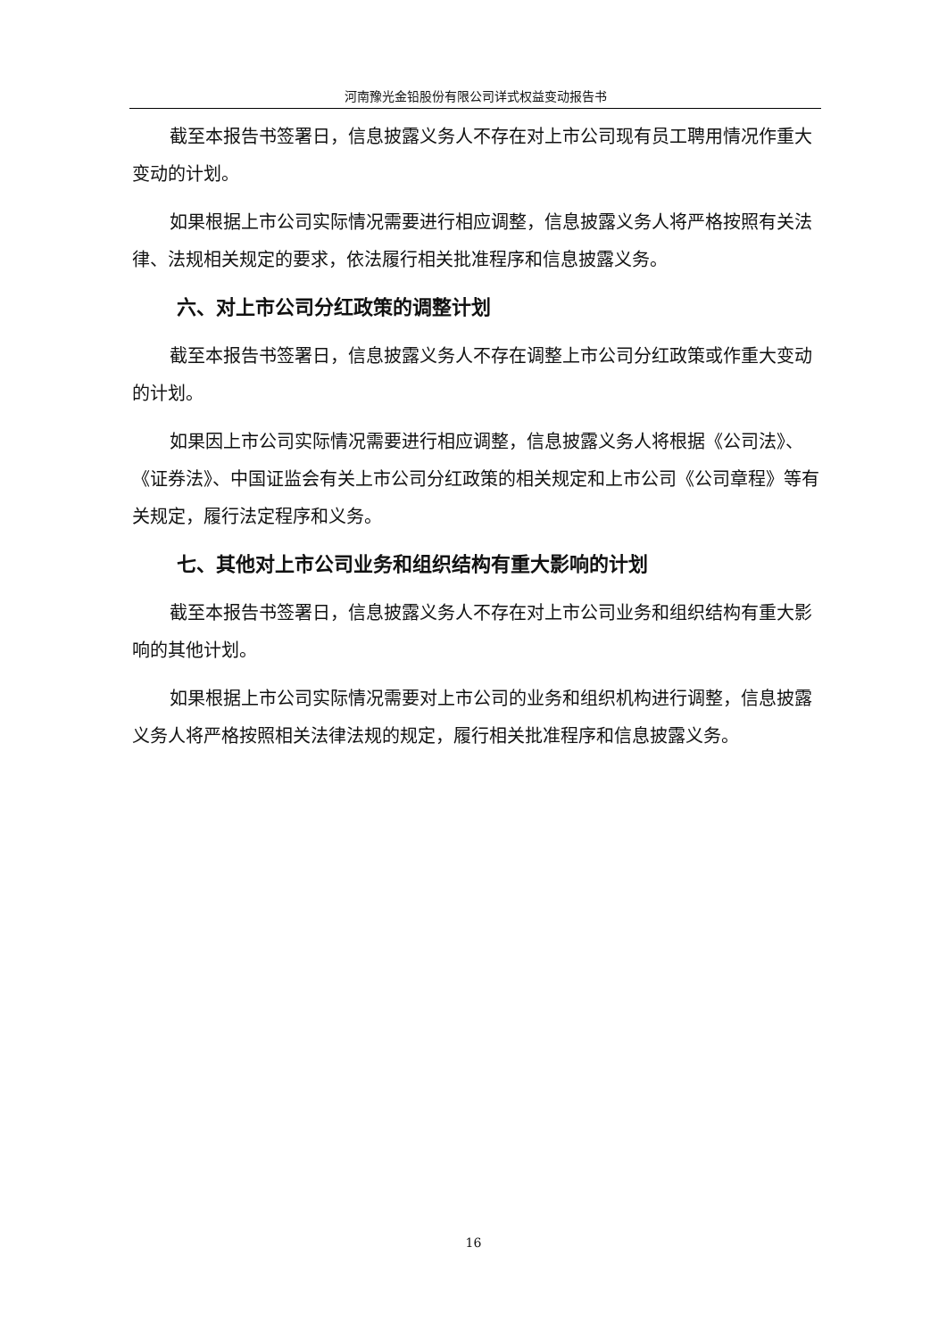河南豫光金铅股份有限公司详式权益变动报告书
截至本报告书签署日，信息披露义务人不存在对上市公司现有员工聘用情况作重大变动的计划。
如果根据上市公司实际情况需要进行相应调整，信息披露义务人将严格按照有关法律、法规相关规定的要求，依法履行相关批准程序和信息披露义务。
六、对上市公司分红政策的调整计划
截至本报告书签署日，信息披露义务人不存在调整上市公司分红政策或作重大变动的计划。
如果因上市公司实际情况需要进行相应调整，信息披露义务人将根据《公司法》、《证券法》、中国证监会有关上市公司分红政策的相关规定和上市公司《公司章程》等有关规定，履行法定程序和义务。
七、其他对上市公司业务和组织结构有重大影响的计划
截至本报告书签署日，信息披露义务人不存在对上市公司业务和组织结构有重大影响的其他计划。
如果根据上市公司实际情况需要对上市公司的业务和组织机构进行调整，信息披露义务人将严格按照相关法律法规的规定，履行相关批准程序和信息披露义务。
16